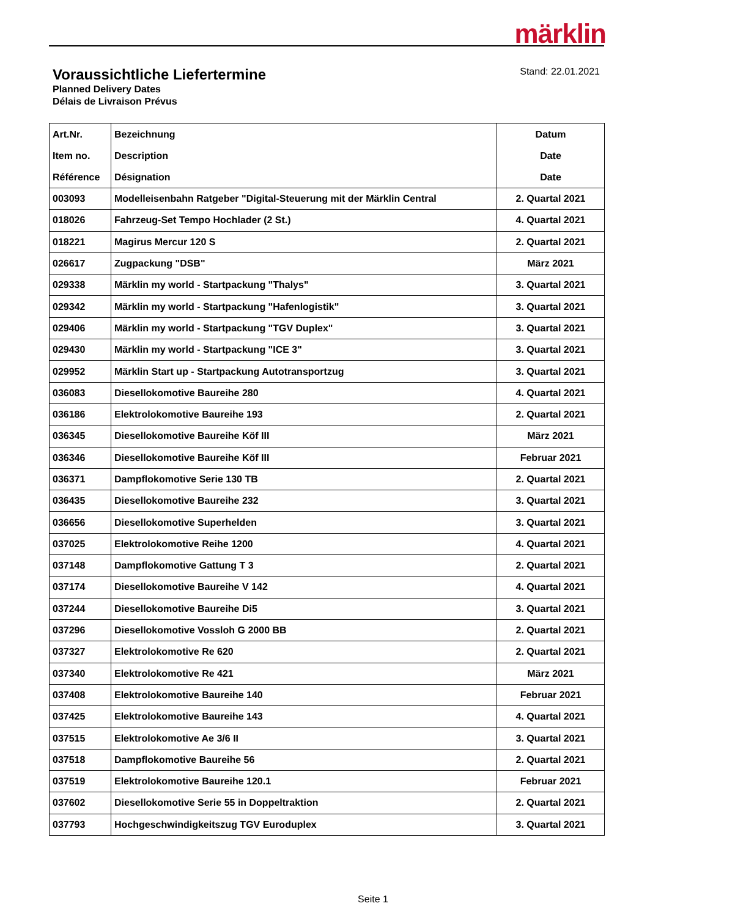märklin
Voraussichtliche Liefertermine
Planned Delivery Dates
Délais de Livraison Prévus
Stand: 22.01.2021
| Art.Nr. Item no. Référence | Bezeichnung Description Désignation | Datum Date Date |
| --- | --- | --- |
| 003093 | Modelleisenbahn Ratgeber "Digital-Steuerung mit der Märklin Central | 2. Quartal 2021 |
| 018026 | Fahrzeug-Set Tempo Hochlader (2 St.) | 4. Quartal 2021 |
| 018221 | Magirus Mercur 120 S | 2. Quartal 2021 |
| 026617 | Zugpackung "DSB" | März 2021 |
| 029338 | Märklin my world - Startpackung "Thalys" | 3. Quartal 2021 |
| 029342 | Märklin my world - Startpackung "Hafenlogistik" | 3. Quartal 2021 |
| 029406 | Märklin my world - Startpackung "TGV Duplex" | 3. Quartal 2021 |
| 029430 | Märklin my world - Startpackung "ICE 3" | 3. Quartal 2021 |
| 029952 | Märklin Start up - Startpackung Autotransportzug | 3. Quartal 2021 |
| 036083 | Diesellokomotive Baureihe 280 | 4. Quartal 2021 |
| 036186 | Elektrolokomotive Baureihe 193 | 2. Quartal 2021 |
| 036345 | Diesellokomotive Baureihe Köf III | März 2021 |
| 036346 | Diesellokomotive Baureihe Köf III | Februar 2021 |
| 036371 | Dampflokomotive Serie 130 TB | 2. Quartal 2021 |
| 036435 | Diesellokomotive Baureihe 232 | 3. Quartal 2021 |
| 036656 | Diesellokomotive Superhelden | 3. Quartal 2021 |
| 037025 | Elektrolokomotive Reihe 1200 | 4. Quartal 2021 |
| 037148 | Dampflokomotive Gattung T 3 | 2. Quartal 2021 |
| 037174 | Diesellokomotive Baureihe V 142 | 4. Quartal 2021 |
| 037244 | Diesellokomotive Baureihe Di5 | 3. Quartal 2021 |
| 037296 | Diesellokomotive Vossloh G 2000 BB | 2. Quartal 2021 |
| 037327 | Elektrolokomotive Re 620 | 2. Quartal 2021 |
| 037340 | Elektrolokomotive Re 421 | März 2021 |
| 037408 | Elektrolokomotive Baureihe 140 | Februar 2021 |
| 037425 | Elektrolokomotive Baureihe 143 | 4. Quartal 2021 |
| 037515 | Elektrolokomotive Ae 3/6 II | 3. Quartal 2021 |
| 037518 | Dampflokomotive Baureihe 56 | 2. Quartal 2021 |
| 037519 | Elektrolokomotive Baureihe 120.1 | Februar 2021 |
| 037602 | Diesellokomotive Serie 55 in Doppeltraktion | 2. Quartal 2021 |
| 037793 | Hochgeschwindigkeitszug TGV Euroduplex | 3. Quartal 2021 |
Seite 1